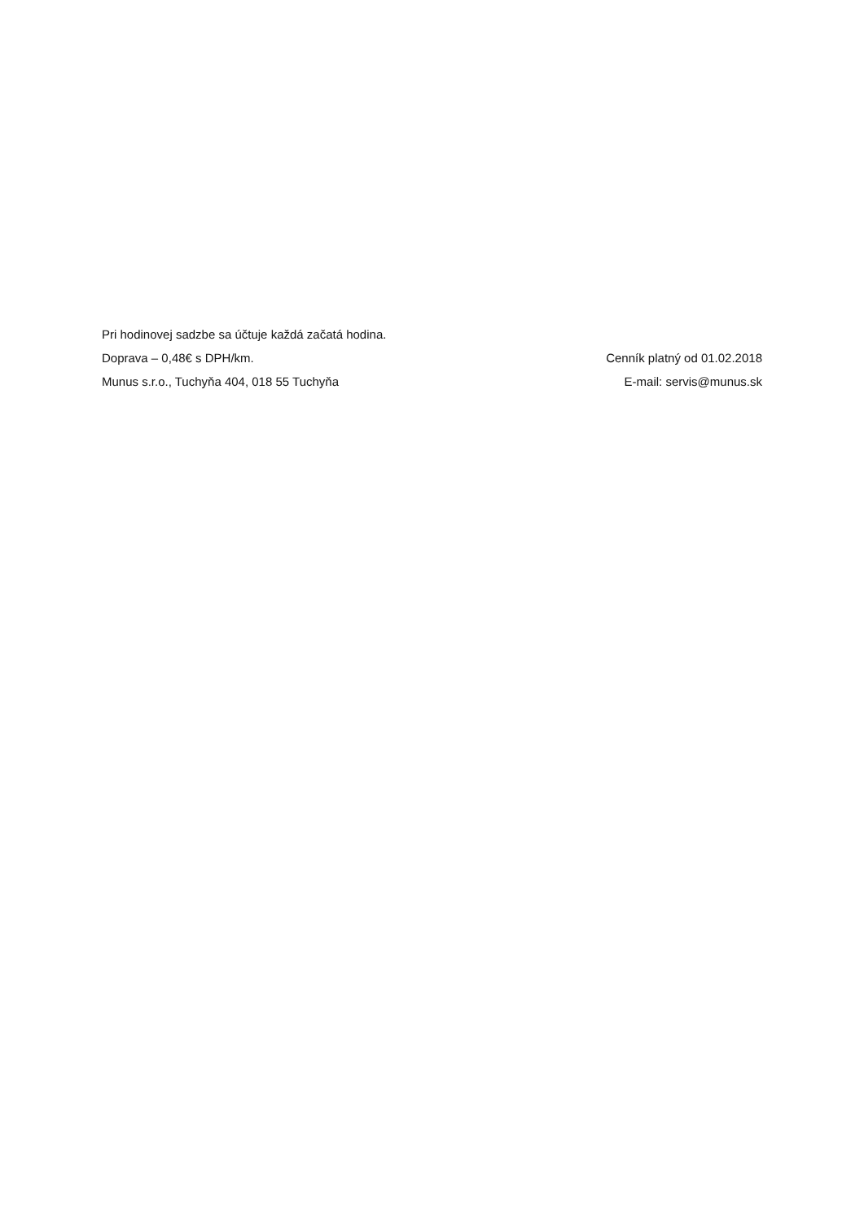Pri hodinovej sadzbe sa účtuje každá začatá hodina.
Doprava – 0,48€ s DPH/km. Cenník platný od 01.02.2018
Munus s.r.o., Tuchyňa 404, 018 55 Tuchyňa E-mail: servis@munus.sk